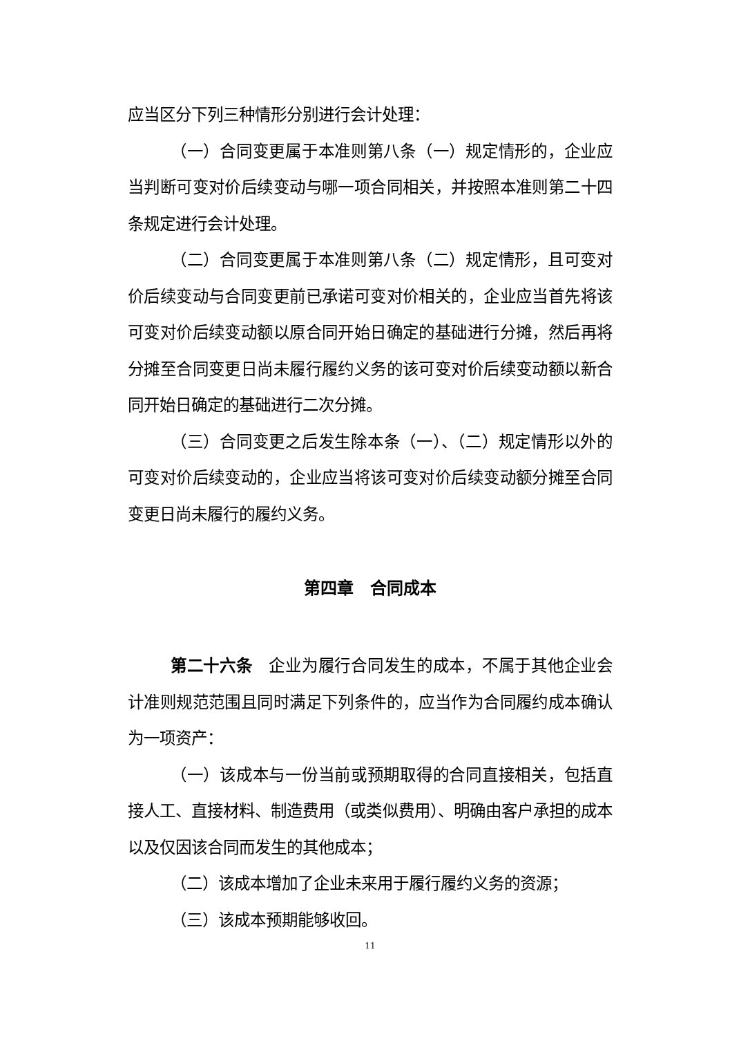应当区分下列三种情形分别进行会计处理：
（一）合同变更属于本准则第八条（一）规定情形的，企业应当判断可变对价后续变动与哪一项合同相关，并按照本准则第二十四条规定进行会计处理。
（二）合同变更属于本准则第八条（二）规定情形，且可变对价后续变动与合同变更前已承诺可变对价相关的，企业应当首先将该可变对价后续变动额以原合同开始日确定的基础进行分摊，然后再将分摊至合同变更日尚未履行履约义务的该可变对价后续变动额以新合同开始日确定的基础进行二次分摊。
（三）合同变更之后发生除本条（一）、（二）规定情形以外的可变对价后续变动的，企业应当将该可变对价后续变动额分摊至合同变更日尚未履行的履约义务。
第四章　合同成本
第二十六条　企业为履行合同发生的成本，不属于其他企业会计准则规范范围且同时满足下列条件的，应当作为合同履约成本确认为一项资产：
（一）该成本与一份当前或预期取得的合同直接相关，包括直接人工、直接材料、制造费用（或类似费用）、明确由客户承担的成本以及仅因该合同而发生的其他成本；
（二）该成本增加了企业未来用于履行履约义务的资源；
（三）该成本预期能够收回。
11